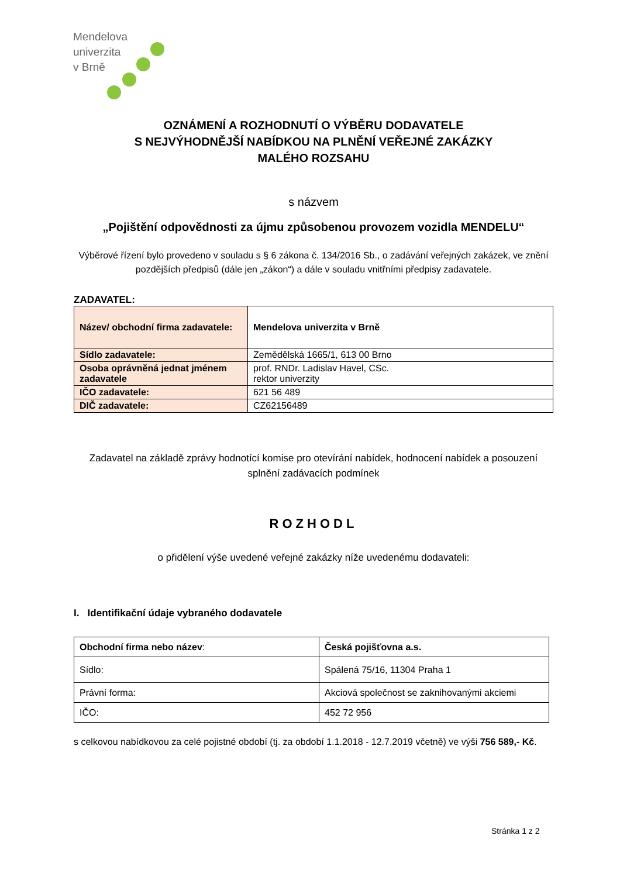Mendelova
univerzita
v Brně
OZNÁMENÍ A ROZHODNUTÍ O VÝBĚRU DODAVATELE
S NEJVÝHODNĚJŠÍ NABÍDKOU NA PLNĚNÍ VEŘEJNÉ ZAKÁZKY
MALÉHO ROZSAHU
s názvem
„Pojištění odpovědnosti za újmu způsobenou provozem vozidla MENDELU“
Výběrové řízení bylo provedeno v souladu s § 6 zákona č. 134/2016 Sb., o zadávání veřejných zakázek, ve znění pozdějších předpisů (dále jen „zákon“) a dále v souladu vnitřními předpisy zadavatele.
ZADAVATEL:
| Název/ obchodní firma zadavatele: | Mendelova univerzita v Brně |
| Sídlo zadavatele: | Zemědělská 1665/1, 613 00 Brno |
| Osoba oprávněná jednat jménem zadavatele | prof. RNDr. Ladislav Havel, CSc. rektor univerzity |
| IČO zadavatele: | 621 56 489 |
| DIČ zadavatele: | CZ62156489 |
Zadavatel na základě zprávy hodnotící komise pro otevírání nabídek, hodnocení nabídek a posouzení splnění zadávacích podmínek
ROZHODL
o přidělení výše uvedené veřejné zakázky níže uvedenému dodavateli:
I. Identifikační údaje vybraného dodavatele
| Obchodní firma nebo název : | Česká pojišťovna a.s. |
| Sídlo: | Spálená 75/16, 11304 Praha 1 |
| Právní forma: | Akciová společnost se zaknihovanými akciemi |
| IČO: | 452 72 956 |
s celkovou nabídkovou za celé pojistné období (tj. za období 1.1.2018 - 12.7.2019 včetně) ve výši 756 589,- Kč.
Stránka 1 z 2